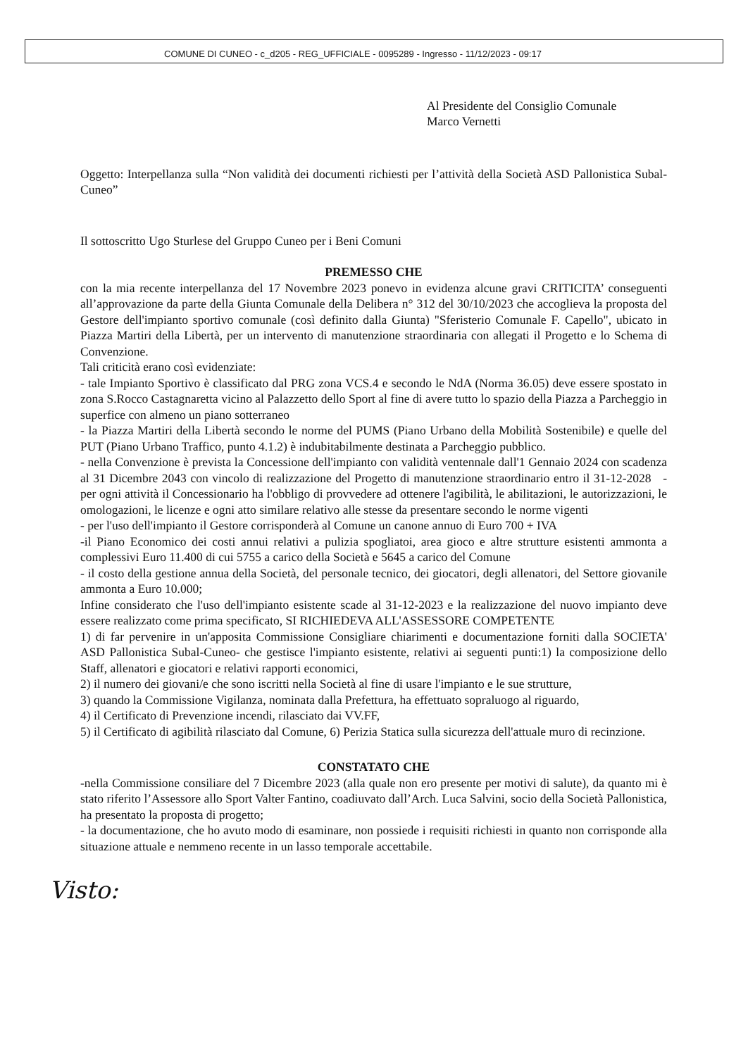COMUNE DI CUNEO - c_d205 - REG_UFFICIALE - 0095289 - Ingresso - 11/12/2023 - 09:17
Al Presidente del Consiglio Comunale
Marco Vernetti
Oggetto: Interpellanza sulla “Non validità dei documenti richiesti per l’attività della Società ASD Pallonistica Subal-Cuneo”
Il sottoscritto Ugo Sturlese del Gruppo Cuneo per i Beni Comuni
PREMESSO CHE
con la mia recente interpellanza del 17 Novembre 2023 ponevo in evidenza alcune gravi CRITICITA’ conseguenti all’approvazione da parte della Giunta Comunale della Delibera n° 312 del 30/10/2023 che accoglieva la proposta del Gestore dell'impianto sportivo comunale (così definito dalla Giunta) "Sferisterio Comunale F. Capello", ubicato in Piazza Martiri della Libertà, per un intervento di manutenzione straordinaria con allegati il Progetto e lo Schema di Convenzione.
Tali criticità erano così evidenziate:
- tale Impianto Sportivo è classificato dal PRG zona VCS.4 e secondo le NdA (Norma 36.05) deve essere spostato in zona S.Rocco Castagnaretta vicino al Palazzetto dello Sport al fine di avere tutto lo spazio della Piazza a Parcheggio in superfice con almeno un piano sotterraneo
- la Piazza Martiri della Libertà secondo le norme del PUMS (Piano Urbano della Mobilità Sostenibile) e quelle del PUT (Piano Urbano Traffico, punto 4.1.2) è indubitabilmente destinata a Parcheggio pubblico.
- nella Convenzione è prevista la Concessione dell'impianto con validità ventennale dall'1 Gennaio 2024 con scadenza al 31 Dicembre 2043 con vincolo di realizzazione del Progetto di manutenzione straordinario entro il 31-12-2028 - per ogni attività il Concessionario ha l'obbligo di provvedere ad ottenere l'agibilità, le abilitazioni, le autorizzazioni, le omologazioni, le licenze e ogni atto similare relativo alle stesse da presentare secondo le norme vigenti
- per l'uso dell'impianto il Gestore corrisponderà al Comune un canone annuo di Euro 700 + IVA
-il Piano Economico dei costi annui relativi a pulizia spogliatoi, area gioco e altre strutture esistenti ammonta a complessivi Euro 11.400 di cui 5755 a carico della Società e 5645 a carico del Comune
- il costo della gestione annua della Società, del personale tecnico, dei giocatori, degli allenatori, del Settore giovanile ammonta a Euro 10.000;
Infine considerato che l'uso dell'impianto esistente scade al 31-12-2023 e la realizzazione del nuovo impianto deve essere realizzato come prima specificato, SI RICHIEDEVA ALL'ASSESSORE COMPETENTE
1) di far pervenire in un'apposita Commissione Consigliare chiarimenti e documentazione forniti dalla SOCIETA' ASD Pallonistica Subal-Cuneo- che gestisce l'impianto esistente, relativi ai seguenti punti:1) la composizione dello Staff, allenatori e giocatori e relativi rapporti economici,
2) il numero dei giovani/e che sono iscritti nella Società al fine di usare l'impianto e le sue strutture,
3) quando la Commissione Vigilanza, nominata dalla Prefettura, ha effettuato sopraluogo al riguardo,
4) il Certificato di Prevenzione incendi, rilasciato dai VV.FF,
5) il Certificato di agibilità rilasciato dal Comune, 6) Perizia Statica sulla sicurezza dell'attuale muro di recinzione.
CONSTATATO CHE
-nella Commissione consiliare del 7 Dicembre 2023 (alla quale non ero presente per motivi di salute), da quanto mi è stato riferito l’Assessore allo Sport Valter Fantino, coadiuvato dall’Arch. Luca Salvini, socio della Società Pallonistica, ha presentato la proposta di progetto;
- la documentazione, che ho avuto modo di esaminare, non possiede i requisiti richiesti in quanto non corrisponde alla situazione attuale e nemmeno recente in un lasso temporale accettabile.
Visto: